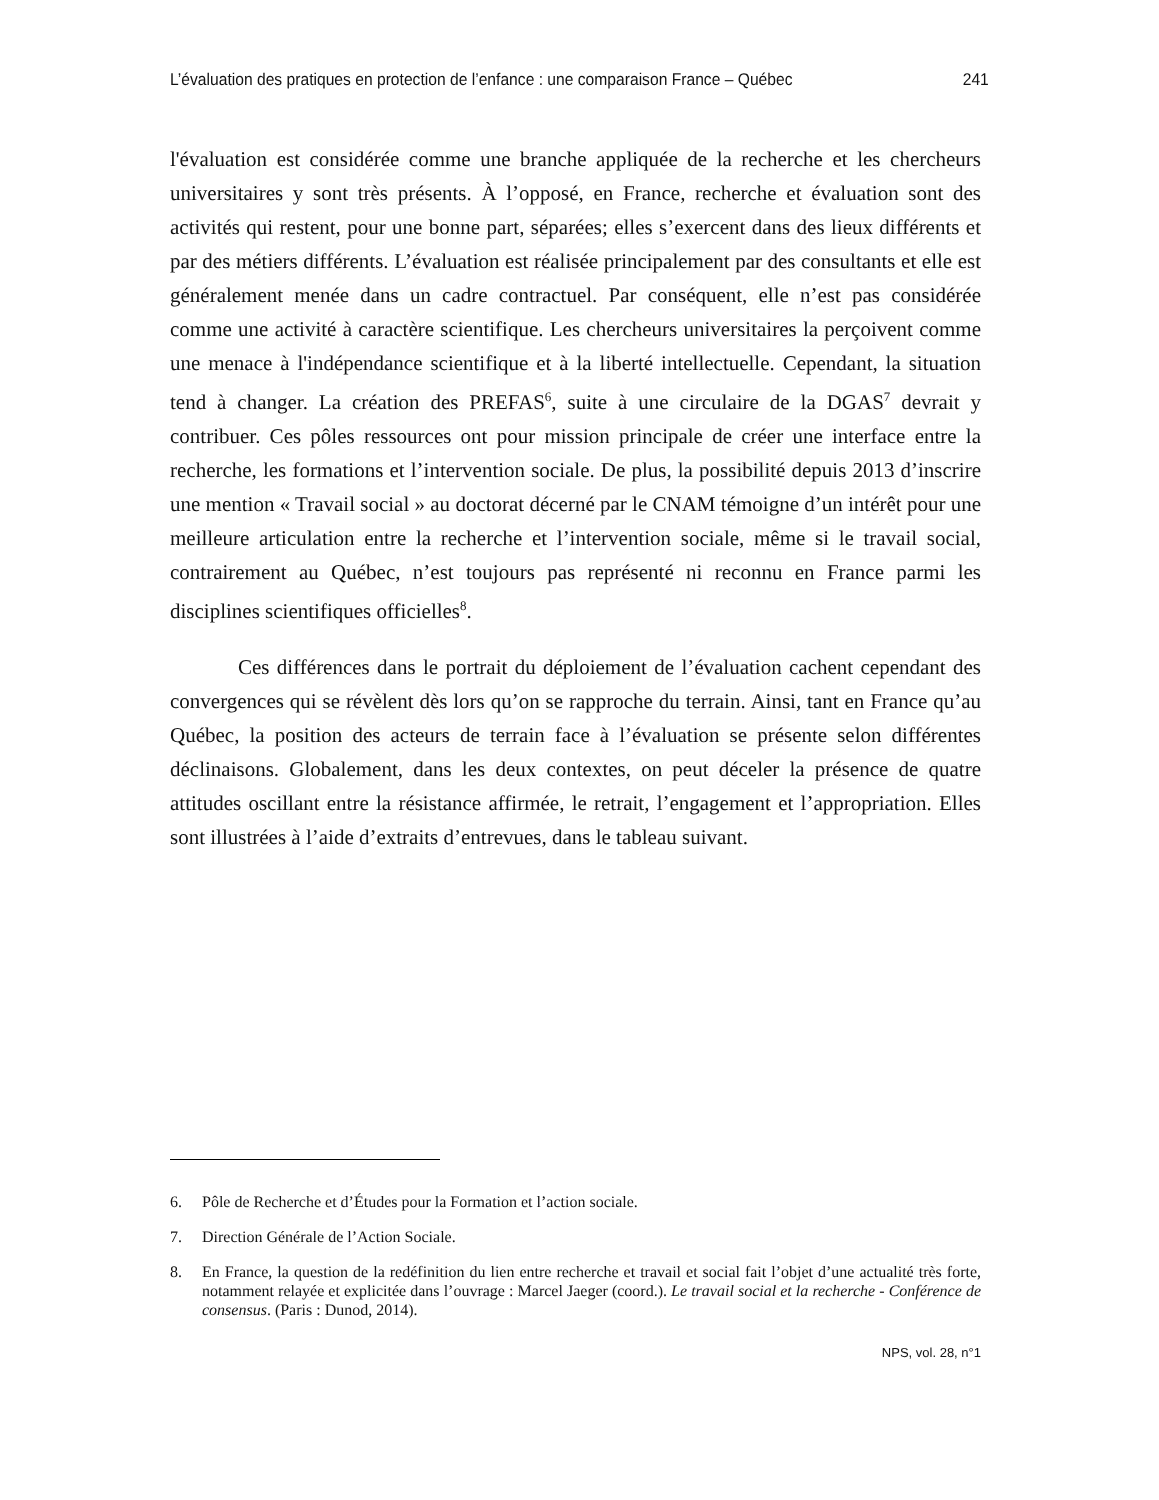L’évaluation des pratiques en protection de l’enfance : une comparaison France – Québec 241
l'évaluation est considérée comme une branche appliquée de la recherche et les chercheurs universitaires y sont très présents. À l’opposé, en France, recherche et évaluation sont des activités qui restent, pour une bonne part, séparées; elles s’exercent dans des lieux différents et par des métiers différents. L’évaluation est réalisée principalement par des consultants et elle est généralement menée dans un cadre contractuel. Par conséquent, elle n’est pas considérée comme une activité à caractère scientifique. Les chercheurs universitaires la perçoivent comme une menace à l'indépendance scientifique et à la liberté intellectuelle. Cependant, la situation tend à changer. La création des PREFAS<sup>6</sup>, suite à une circulaire de la DGAS<sup>7</sup> devrait y contribuer. Ces pôles ressources ont pour mission principale de créer une interface entre la recherche, les formations et l’intervention sociale. De plus, la possibilité depuis 2013 d’inscrire une mention « Travail social » au doctorat décerné par le CNAM témoigne d’un intérêt pour une meilleure articulation entre la recherche et l’intervention sociale, même si le travail social, contrairement au Québec, n’est toujours pas représenté ni reconnu en France parmi les disciplines scientifiques officielles<sup>8</sup>.
Ces différences dans le portrait du déploiement de l’évaluation cachent cependant des convergences qui se révèlent dès lors qu’on se rapproche du terrain. Ainsi, tant en France qu’au Québec, la position des acteurs de terrain face à l’évaluation se présente selon différentes déclinaisons. Globalement, dans les deux contextes, on peut déceler la présence de quatre attitudes oscillant entre la résistance affirmée, le retrait, l’engagement et l’appropriation. Elles sont illustrées à l’aide d’extraits d’entrevues, dans le tableau suivant.
6. Pôle de Recherche et d’Études pour la Formation et l’action sociale.
7. Direction Générale de l’Action Sociale.
8. En France, la question de la redéfinition du lien entre recherche et travail et social fait l’objet d’une actualité très forte, notamment relayée et explicitée dans l’ouvrage : Marcel Jaeger (coord.). Le travail social et la recherche - Conférence de consensus. (Paris : Dunod, 2014).
NPS, vol. 28, n°1